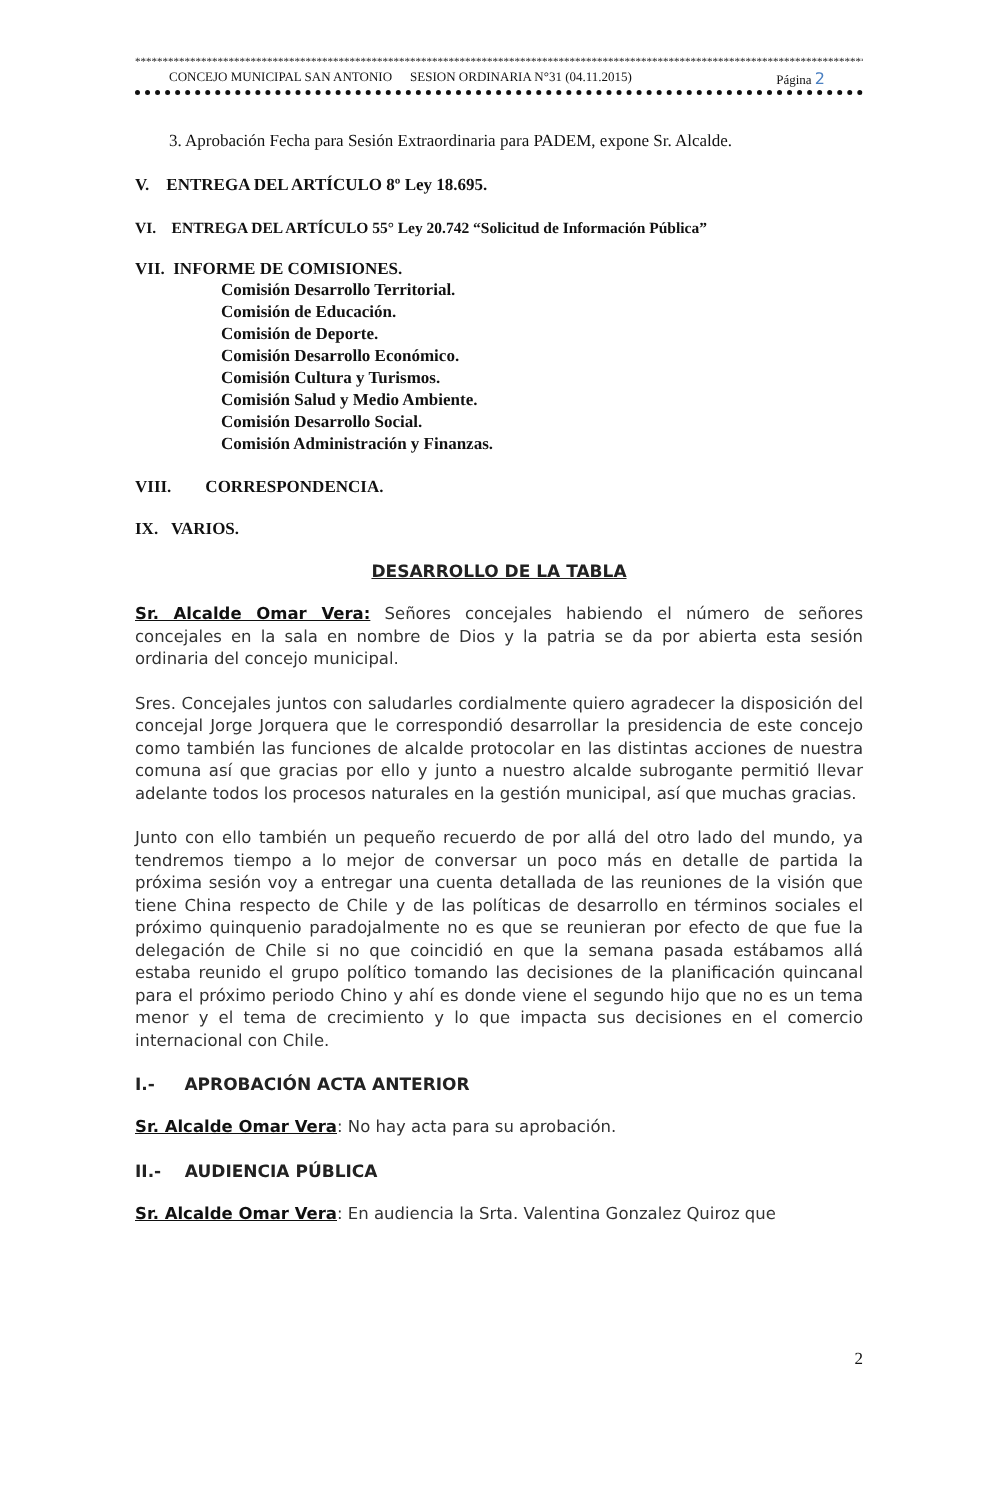****************************************************************************************************************************************
CONCEJO MUNICIPAL SAN ANTONIO SESION ORDINARIA N°31 (04.11.2015) Página 2
3. Aprobación Fecha para Sesión Extraordinaria para PADEM, expone Sr. Alcalde.
V. ENTREGA DEL ARTÍCULO 8º Ley 18.695.
VI. ENTREGA DEL ARTÍCULO 55° Ley 20.742 “Solicitud de Información Pública”
VII. INFORME DE COMISIONES.
Comisión Desarrollo Territorial.
Comisión de Educación.
Comisión de Deporte.
Comisión Desarrollo Económico.
Comisión Cultura y Turismos.
Comisión Salud y Medio Ambiente.
Comisión Desarrollo Social.
Comisión Administración y Finanzas.
VIII. CORRESPONDENCIA.
IX. VARIOS.
DESARROLLO DE LA TABLA
Sr. Alcalde Omar Vera: Señores concejales habiendo el número de señores concejales en la sala en nombre de Dios y la patria se da por abierta esta sesión ordinaria del concejo municipal.
Sres. Concejales juntos con saludarles cordialmente quiero agradecer la disposición del concejal Jorge Jorquera que le correspondió desarrollar la presidencia de este concejo como también las funciones de alcalde protocolar en las distintas acciones de nuestra comuna así que gracias por ello y junto a nuestro alcalde subrogante permitió llevar adelante todos los procesos naturales en la gestión municipal, así que muchas gracias.
Junto con ello también un pequeño recuerdo de por allá del otro lado del mundo, ya tendremos tiempo a lo mejor de conversar un poco más en detalle de partida la próxima sesión voy a entregar una cuenta detallada de las reuniones de la visión que tiene China respecto de Chile y de las políticas de desarrollo en términos sociales el próximo quinquenio paradojalmente no es que se reunieran por efecto de que fue la delegación de Chile si no que coincidió en que la semana pasada estábamos allá estaba reunido el grupo político tomando las decisiones de la planificación quincanal para el próximo periodo Chino y ahí es donde viene el segundo hijo que no es un tema menor y el tema de crecimiento y lo que impacta sus decisiones en el comercio internacional con Chile.
I.- APROBACIÓN ACTA ANTERIOR
Sr. Alcalde Omar Vera: No hay acta para su aprobación.
II.- AUDIENCIA PÚBLICA
Sr. Alcalde Omar Vera: En audiencia la Srta. Valentina Gonzalez Quiroz que
2